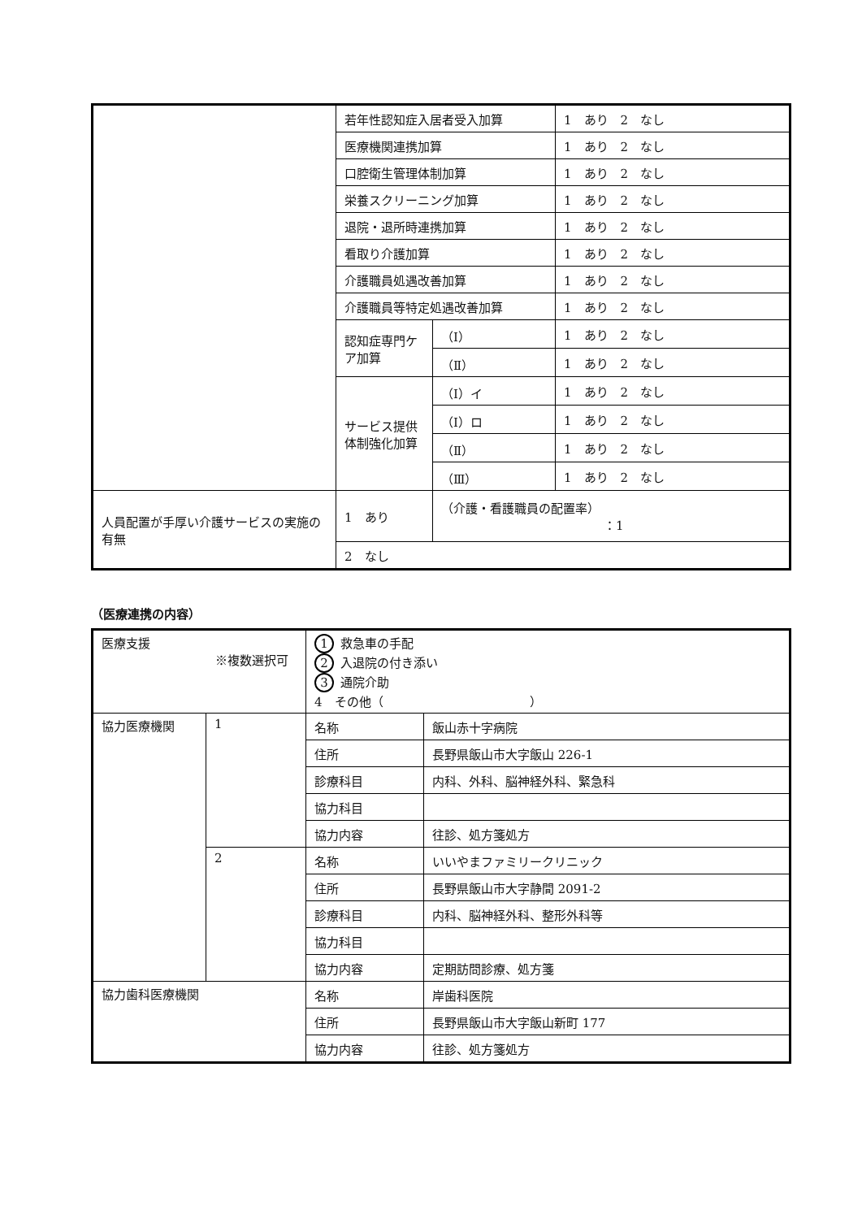| | 若年性認知症入居者受入加算 | | 1 あり 2 なし |
| | 医療機関連携加算 | | 1 あり 2 なし |
| | 口腔衛生管理体制加算 | | 1 あり 2 なし |
| | 栄養スクリーニング加算 | | 1 あり 2 なし |
| | 退院・退所時連携加算 | | 1 あり 2 なし |
| | 看取り介護加算 | | 1 あり 2 なし |
| | 介護職員処遇改善加算 | | 1 あり 2 なし |
| | 介護職員等特定処遇改善加算 | | 1 あり 2 なし |
| | 認知症専門ケア加算 | （Ⅰ） | 1 あり 2 なし |
| | | （Ⅱ） | 1 あり 2 なし |
| | サービス提供体制強化加算 | （Ⅰ）イ | 1 あり 2 なし |
| | | （Ⅰ）ロ | 1 あり 2 なし |
| | | （Ⅱ） | 1 あり 2 なし |
| | | （Ⅲ） | 1 あり 2 なし |
| 人員配置が手厚い介護サービスの実施の有無 | 1 あり | （介護・看護職員の配置率） ：1 | |
| | 2 なし | | |
（医療連携の内容）
| 医療支援 ※複数選択可 | | 1 救急車の手配 2 入退院の付き添い 3 通院介助 4 その他（ ） | |
| 協力医療機関 | 1 | 名称 | 飯山赤十字病院 |
| | | 住所 | 長野県飯山市大字飯山 226-1 |
| | | 診療科目 | 内科、外科、脳神経外科、緊急科 |
| | | 協力科目 | |
| | | 協力内容 | 往診、処方箋処方 |
| | 2 | 名称 | いいやまファミリークリニック |
| | | 住所 | 長野県飯山市大字静間 2091-2 |
| | | 診療科目 | 内科、脳神経外科、整形外科等 |
| | | 協力科目 | |
| | | 協力内容 | 定期訪問診療、処方箋 |
| 協力歯科医療機関 | | 名称 | 岸歯科医院 |
| | | 住所 | 長野県飯山市大字飯山新町 177 |
| | | 協力内容 | 往診、処方箋処方 |